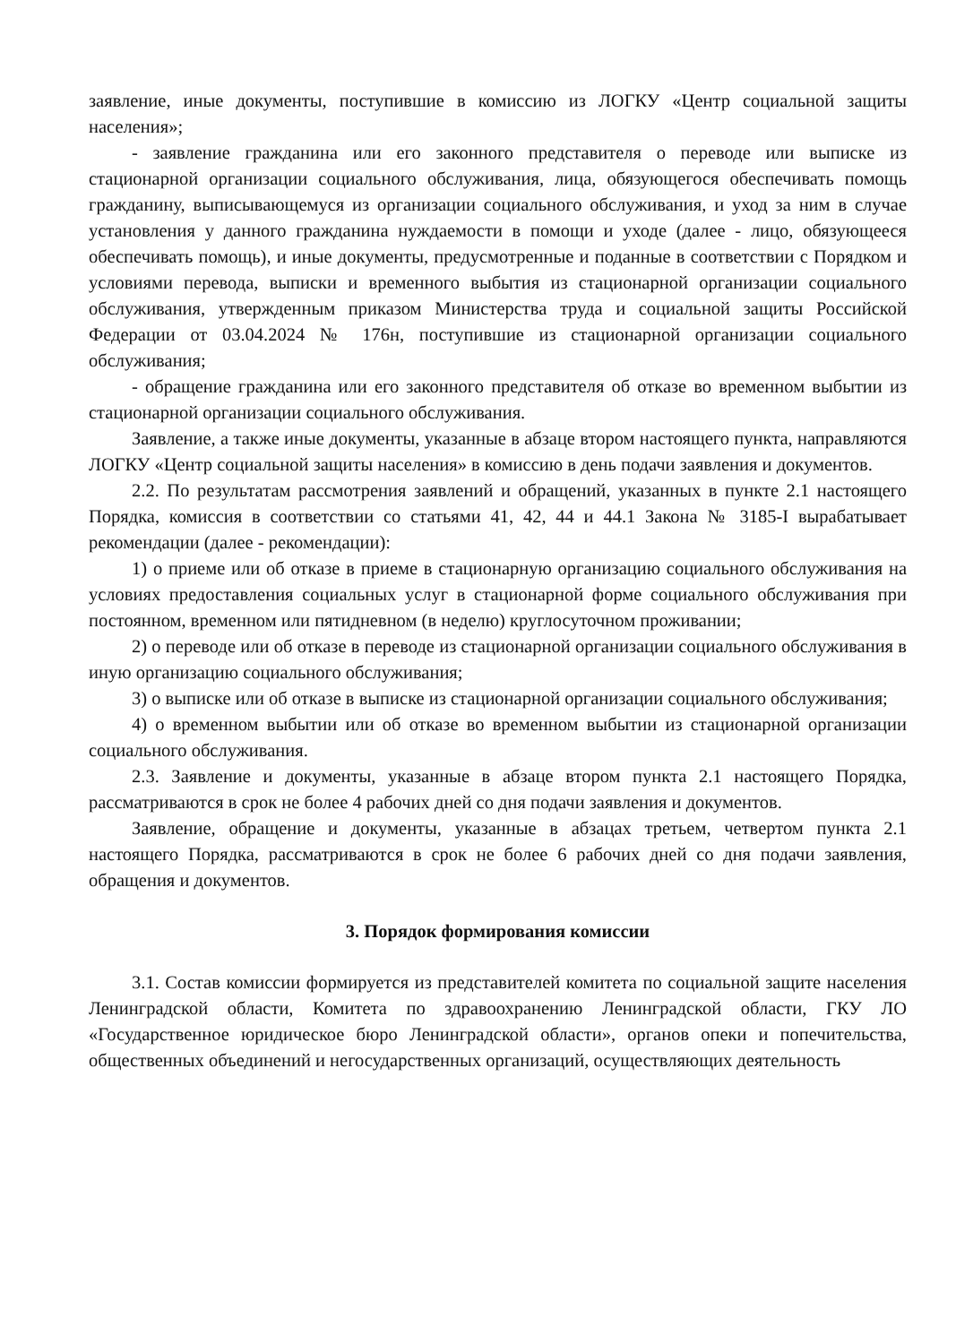заявление, иные документы, поступившие в комиссию из ЛОГКУ «Центр социальной защиты населения»;
- заявление гражданина или его законного представителя о переводе или выписке из стационарной организации социального обслуживания, лица, обязующегося обеспечивать помощь гражданину, выписывающемуся из организации социального обслуживания, и уход за ним в случае установления у данного гражданина нуждаемости в помощи и уходе (далее - лицо, обязующееся обеспечивать помощь), и иные документы, предусмотренные и поданные в соответствии с Порядком и условиями перевода, выписки и временного выбытия из стационарной организации социального обслуживания, утвержденным приказом Министерства труда и социальной защиты Российской Федерации от 03.04.2024 № 176н, поступившие из стационарной организации социального обслуживания;
- обращение гражданина или его законного представителя об отказе во временном выбытии из стационарной организации социального обслуживания.
Заявление, а также иные документы, указанные в абзаце втором настоящего пункта, направляются ЛОГКУ «Центр социальной защиты населения» в комиссию в день подачи заявления и документов.
2.2. По результатам рассмотрения заявлений и обращений, указанных в пункте 2.1 настоящего Порядка, комиссия в соответствии со статьями 41, 42, 44 и 44.1 Закона № 3185-I вырабатывает рекомендации (далее - рекомендации):
1) о приеме или об отказе в приеме в стационарную организацию социального обслуживания на условиях предоставления социальных услуг в стационарной форме социального обслуживания при постоянном, временном или пятидневном (в неделю) круглосуточном проживании;
2) о переводе или об отказе в переводе из стационарной организации социального обслуживания в иную организацию социального обслуживания;
3) о выписке или об отказе в выписке из стационарной организации социального обслуживания;
4) о временном выбытии или об отказе во временном выбытии из стационарной организации социального обслуживания.
2.3. Заявление и документы, указанные в абзаце втором пункта 2.1 настоящего Порядка, рассматриваются в срок не более 4 рабочих дней со дня подачи заявления и документов.
Заявление, обращение и документы, указанные в абзацах третьем, четвертом пункта 2.1 настоящего Порядка, рассматриваются в срок не более 6 рабочих дней со дня подачи заявления, обращения и документов.
3. Порядок формирования комиссии
3.1. Состав комиссии формируется из представителей комитета по социальной защите населения Ленинградской области, Комитета по здравоохранению Ленинградской области, ГКУ ЛО «Государственное юридическое бюро Ленинградской области», органов опеки и попечительства, общественных объединений и негосударственных организаций, осуществляющих деятельность